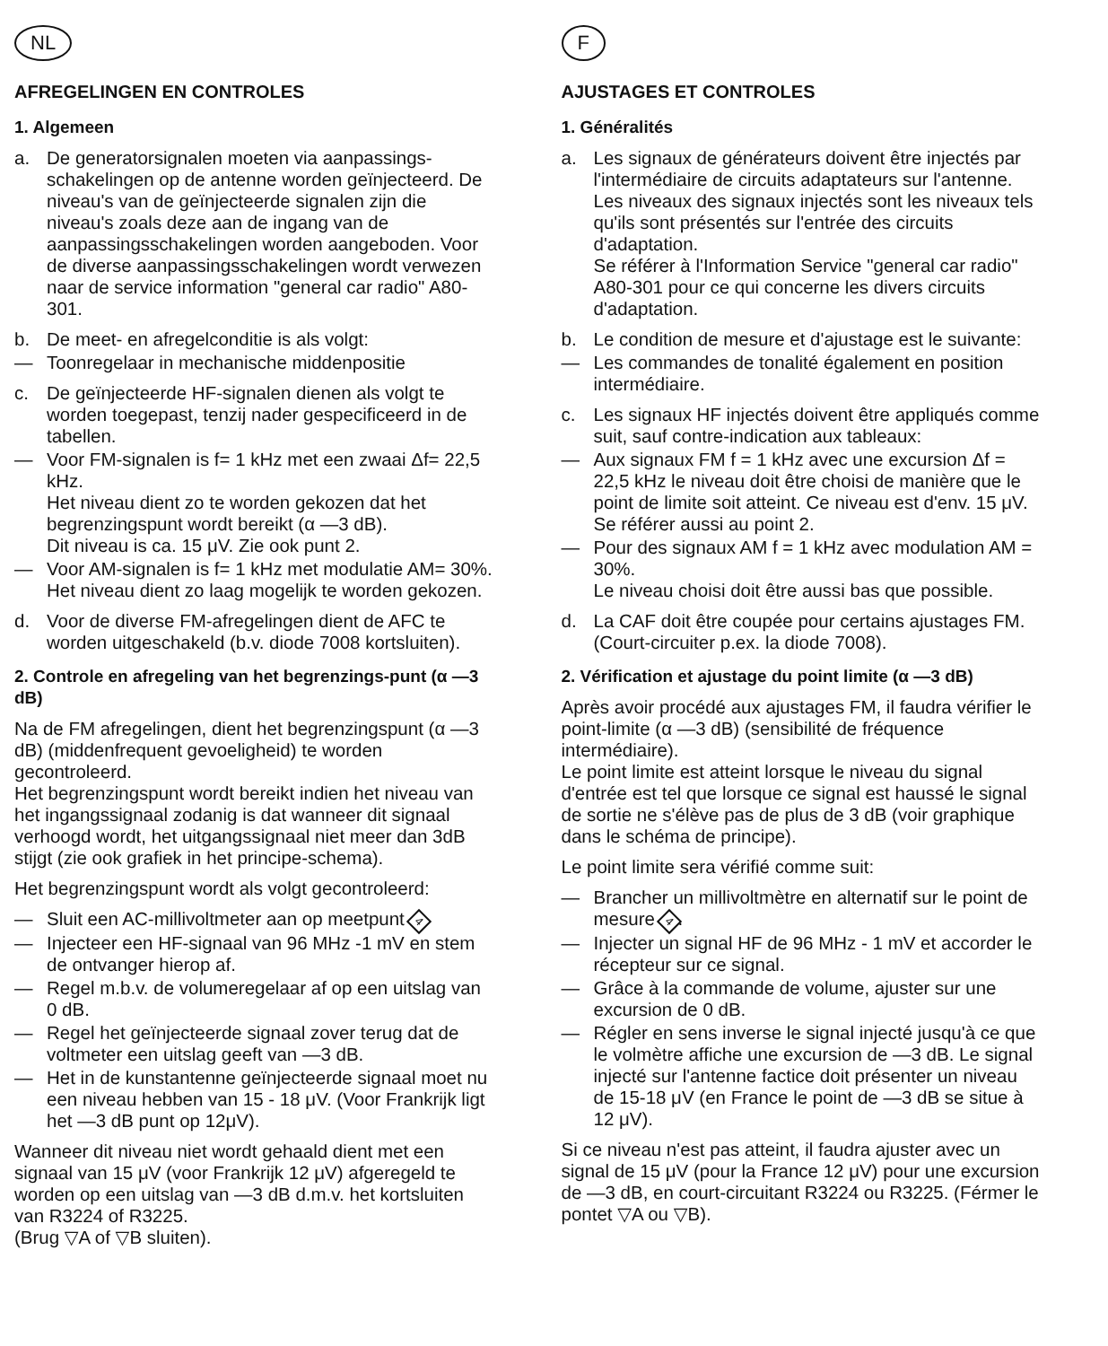NL
AFREGELINGEN EN CONTROLES
1. Algemeen
a. De generatorsignalen moeten via aanpassings-schakelingen op de antenne worden geïnjecteerd. De niveau's van de geïnjecteerde signalen zijn die niveau's zoals deze aan de ingang van de aanpassingsschakelingen worden aangeboden. Voor de diverse aanpassingsschakelingen wordt verwezen naar de service information "general car radio" A80-301.
b. De meet- en afregelconditie is als volgt:
— Toonregelaar in mechanische middenpositie
c. De geïnjecteerde HF-signalen dienen als volgt te worden toegepast, tenzij nader gespecificeerd in de tabellen.
— Voor FM-signalen is f= 1 kHz met een zwaai Δf= 22,5 kHz.
Het niveau dient zo te worden gekozen dat het begrenzingspunt wordt bereikt (α —3 dB).
Dit niveau is ca. 15 μV. Zie ook punt 2.
— Voor AM-signalen is f= 1 kHz met modulatie AM= 30%.
Het niveau dient zo laag mogelijk te worden gekozen.
d. Voor de diverse FM-afregelingen dient de AFC te worden uitgeschakeld (b.v. diode 7008 kortsluiten).
2. Controle en afregeling van het begrenzings-punt (α —3 dB)
Na de FM afregelingen, dient het begrenzingspunt (α —3 dB) (middenfrequent gevoeligheid) te worden gecontroleerd.
Het begrenzingspunt wordt bereikt indien het niveau van het ingangssignaal zodanig is dat wanneer dit signaal verhoogd wordt, het uitgangssignaal niet meer dan 3dB stijgt (zie ook grafiek in het principe-schema).
Het begrenzingspunt wordt als volgt gecontroleerd:
— Sluit een AC-millivoltmeter aan op meetpunt 4
— Injecteer een HF-signaal van 96 MHz -1 mV en stem de ontvanger hierop af.
— Regel m.b.v. de volumeregelaar af op een uitslag van 0 dB.
— Regel het geïnjecteerde signaal zover terug dat de voltmeter een uitslag geeft van —3 dB.
— Het in de kunstantenne geïnjecteerde signaal moet nu een niveau hebben van 15 - 18 μV. (Voor Frankrijk ligt het —3 dB punt op 12μV).
Wanneer dit niveau niet wordt gehaald dient met een signaal van 15 μV (voor Frankrijk 12 μV) afgeregeld te worden op een uitslag van —3 dB d.m.v. het kortsluiten van R3224 of R3225.
(Brug ▽A of ▽B sluiten).
F
AJUSTAGES ET CONTROLES
1. Généralités
a. Les signaux de générateurs doivent être injectés par l'intermédiaire de circuits adaptateurs sur l'antenne.
Les niveaux des signaux injectés sont les niveaux tels qu'ils sont présentés sur l'entrée des circuits d'adaptation.
Se référer à l'Information Service "general car radio" A80-301 pour ce qui concerne les divers circuits d'adaptation.
b. Le condition de mesure et d'ajustage est le suivante:
— Les commandes de tonalité également en position intermédiaire.
c. Les signaux HF injectés doivent être appliqués comme suit, sauf contre-indication aux tableaux:
— Aux signaux FM f = 1 kHz avec une excursion Δf = 22,5 kHz le niveau doit être choisi de manière que le point de limite soit atteint. Ce niveau est d'env. 15 μV.
Se référer aussi au point 2.
— Pour des signaux AM f = 1 kHz avec modulation AM = 30%.
Le niveau choisi doit être aussi bas que possible.
d. La CAF doit être coupée pour certains ajustages FM.
(Court-circuiter p.ex. la diode 7008).
2. Vérification et ajustage du point limite (α —3 dB)
Après avoir procédé aux ajustages FM, il faudra vérifier le point-limite (α —3 dB) (sensibilité de fréquence intermédiaire).
Le point limite est atteint lorsque le niveau du signal d'entrée est tel que lorsque ce signal est haussé le signal de sortie ne s'élève pas de plus de 3 dB (voir graphique dans le schéma de principe).
Le point limite sera vérifié comme suit:
— Brancher un millivoltmètre en alternatif sur le point de mesure 4.
— Injecter un signal HF de 96 MHz - 1 mV et accorder le récepteur sur ce signal.
— Grâce à la commande de volume, ajuster sur une excursion de 0 dB.
— Régler en sens inverse le signal injecté jusqu'à ce que le volmètre affiche une excursion de —3 dB. Le signal injecté sur l'antenne factice doit présenter un niveau de 15-18 μV (en France le point de —3 dB se situe à 12 μV).
Si ce niveau n'est pas atteint, il faudra ajuster avec un signal de 15 μV (pour la France 12 μV) pour une excursion de —3 dB, en court-circuitant R3224 ou R3225. (Férmer le pontet ▽A ou ▽B).